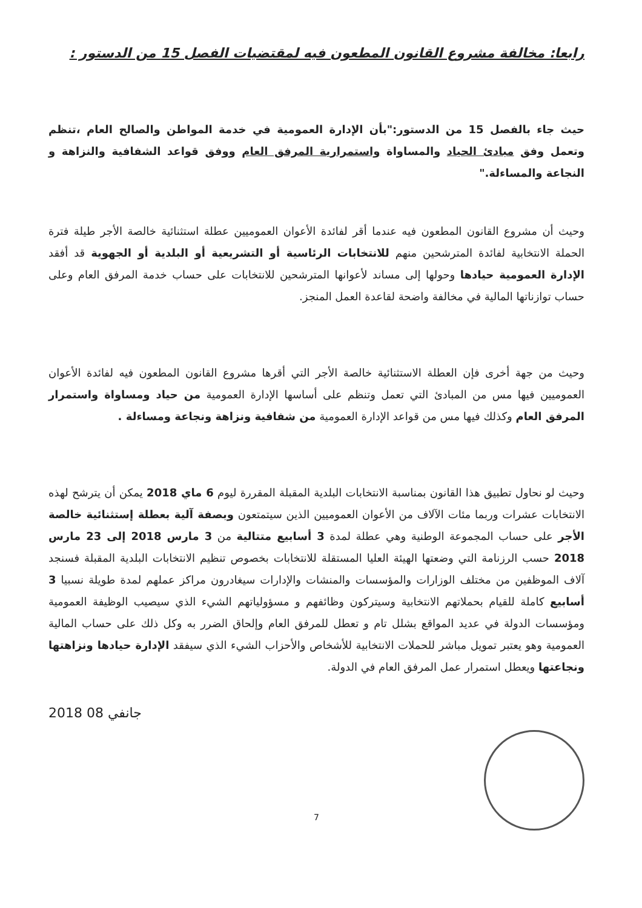رابعا: مخالفة مشروع القانون المطعون فيه لمقتضيات الفصل 15 من الدستور :
حيث جاء بالفصل 15 من الدستور:"بأن الإدارة العمومية في خدمة المواطن والصالح العام ،تنظم وتعمل وفق مبادئ الحياد والمساواة واستمرارية المرفق العام ووفق قواعد الشفافية والنزاهة و النجاعة والمساءلة."
وحيث أن مشروع القانون المطعون فيه عندما أقر لفائدة الأعوان العموميين عطلة استثنائية خالصة الأجر طيلة فترة الحملة الانتخابية لفائدة المترشحين منهم للانتخابات الرئاسية أو التشريعية أو البلدية أو الجهوية قد أفقد الإدارة العمومية حيادها وحولها إلى مساند لأعوانها المترشحين للانتخابات على حساب خدمة المرفق العام وعلى حساب توازناتها المالية في مخالفة واضحة لقاعدة العمل المنجز.
وحيث من جهة أخرى فإن العطلة الاستثنائية خالصة الأجر التي أقرها مشروع القانون المطعون فيه لفائدة الأعوان العموميين فيها مس من المبادئ التي تعمل وتنظم على أساسها الإدارة العمومية من حياد ومساواة واستمرار المرفق العام وكذلك فيها مس من قواعد الإدارة العمومية من شفافية ونزاهة ونجاعة ومساءلة .
وحيث لو نحاول تطبيق هذا القانون بمناسبة الانتخابات البلدية المقبلة المقررة ليوم 6 ماي 2018 يمكن أن يترشح لهذه الانتخابات عشرات وربما مئات الآلاف من الأعوان العموميين الذين سيتمتعون وبصفة آلية بعطلة إستثنائية خالصة الأجر على حساب المجموعة الوطنية وهي عطلة لمدة 3 أسابيع متتالية من 3 مارس 2018 إلى 23 مارس 2018 حسب الرزنامة التي وضعتها الهيئة العليا المستقلة للانتخابات بخصوص تنظيم الانتخابات البلدية المقبلة فسنجد آلاف الموظفين من مختلف الوزارات والمؤسسات والمنشات والإدارات سيغادرون مراكز عملهم لمدة طويلة نسبيا 3 أسابيع كاملة للقيام بحملاتهم الانتخابية وسيتركون وظائفهم و مسؤولياتهم الشيء الذي سيصيب الوظيفة العمومية ومؤسسات الدولة في عديد المواقع بشلل تام و تعطل للمرفق العام وإلحاق الضرر به وكل ذلك على حساب المالية العمومية وهو يعتبر تمويل مباشر للحملات الانتخابية للأشخاص والأحزاب الشيء الذي سيفقد الإدارة حيادها ونزاهتها ونجاعتها ويعطل استمرار عمل المرفق العام في الدولة.
2018 جانفي 08
7